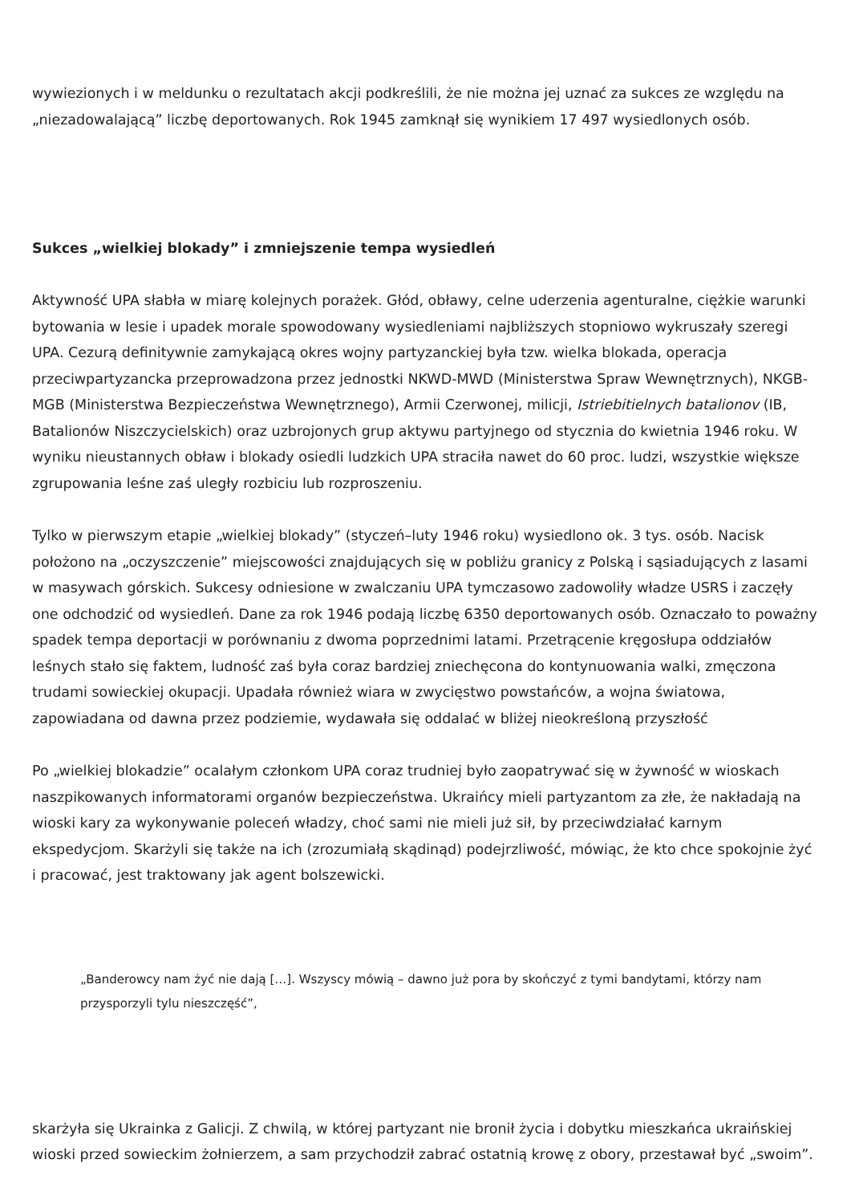wywiezionych i w meldunku o rezultatach akcji podkreślili, że nie można jej uznać za sukces ze względu na „niezadowalającą” liczbę deportowanych. Rok 1945 zamknął się wynikiem 17 497 wysiedlonych osób.
Sukces „wielkiej blokady” i zmniejszenie tempa wysiedleń
Aktywność UPA słabła w miarę kolejnych porażek. Głód, obławy, celne uderzenia agenturalne, ciężkie warunki bytowania w lesie i upadek morale spowodowany wysiedleniami najbliższych stopniowo wykruszały szeregi UPA. Cezurą definitywnie zamykającą okres wojny partyzanckiej była tzw. wielka blokada, operacja przeciwpartyzancka przeprowadzona przez jednostki NKWD-MWD (Ministerstwa Spraw Wewnętrznych), NKGB-MGB (Ministerstwa Bezpieczeństwa Wewnętrznego), Armii Czerwonej, milicji, Istriebitielnych batalionov (IB, Batalionów Niszczycielskich) oraz uzbrojonych grup aktywu partyjnego od stycznia do kwietnia 1946 roku. W wyniku nieustannych obław i blokady osiedli ludzkich UPA straciła nawet do 60 proc. ludzi, wszystkie większe zgrupowania leśne zaś uległy rozbiciu lub rozproszeniu.
Tylko w pierwszym etapie „wielkiej blokady” (styczeń–luty 1946 roku) wysiedlono ok. 3 tys. osób. Nacisk położono na „oczyszczenie” miejscowości znajdujących się w pobliżu granicy z Polską i sąsiadujących z lasami w masywach górskich. Sukcesy odniesione w zwalczaniu UPA tymczasowo zadowoliły władze USRS i zaczęły one odchodzić od wysiedleń. Dane za rok 1946 podają liczbę 6350 deportowanych osób. Oznaczało to poważny spadek tempa deportacji w porównaniu z dwoma poprzednimi latami. Przetrącenie kręgosłupa oddziałów leśnych stało się faktem, ludność zaś była coraz bardziej zniechęcona do kontynuowania walki, zmęczona trudami sowieckiej okupacji. Upadała również wiara w zwycięstwo powstańców, a wojna światowa, zapowiadana od dawna przez podziemie, wydawała się oddalać w bliżej nieokreśloną przyszłość
Po „wielkiej blokadzie” ocalałym członkom UPA coraz trudniej było zaopatrywać się w żywność w wioskach naszpikowanych informatorami organów bezpieczeństwa. Ukraińcy mieli partyzantom za złe, że nakładają na wioski kary za wykonywanie poleceń władzy, choć sami nie mieli już sił, by przeciwdziałać karnym ekspedycjom. Skarżyli się także na ich (zrozumiałą skądinąd) podejrzliwość, mówiąc, że kto chce spokojnie żyć i pracować, jest traktowany jak agent bolszewicki.
„Banderowcy nam żyć nie dają […]. Wszyscy mówią – dawno już pora by skończyć z tymi bandytami, którzy nam przysporzyli tylu nieszczęść”,
skarżyła się Ukrainka z Galicji. Z chwilą, w której partyzant nie bronił życia i dobytku mieszkańca ukraińskiej wioski przed sowieckim żołnierzem, a sam przychodził zabrać ostatnią krowę z obory, przestawał być „swoim”.